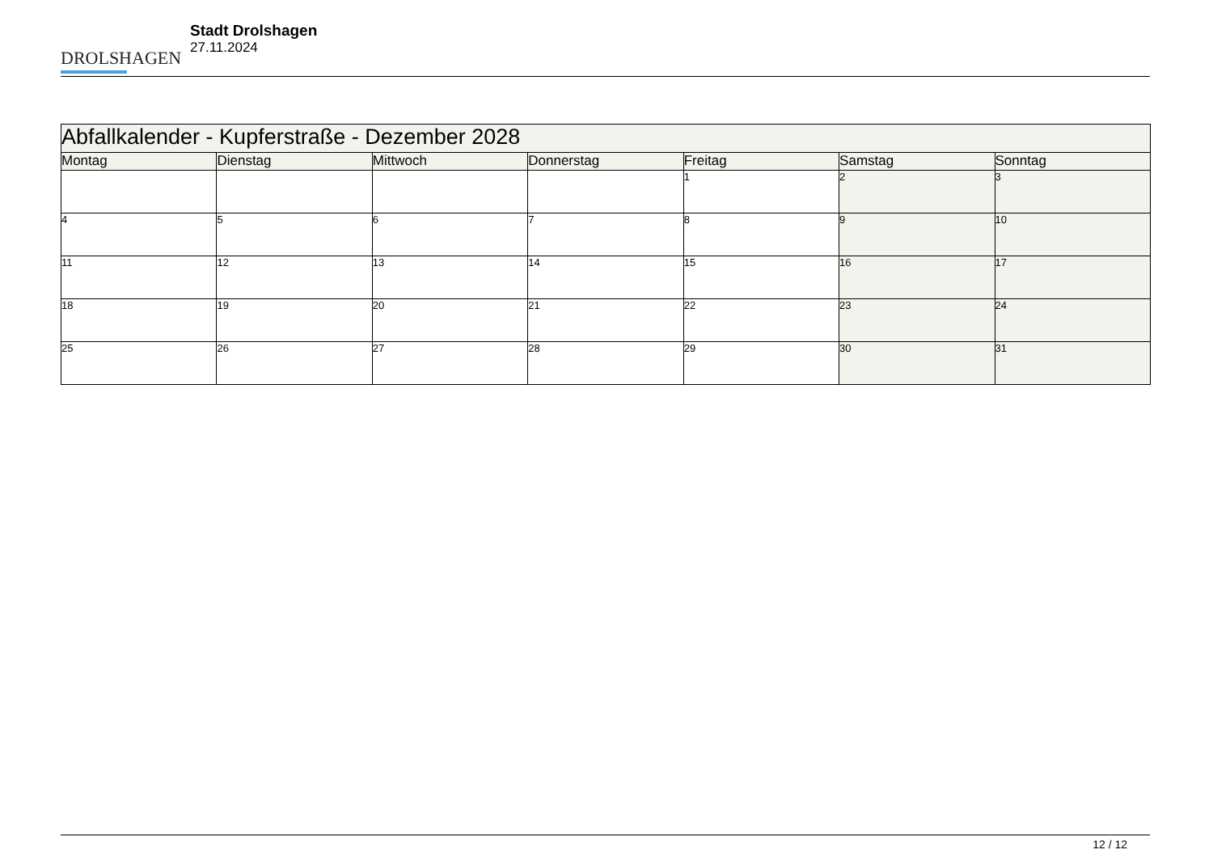DROLSHAGEN
Stadt Drolshagen
27.11.2024
| Abfallkalender - Kupferstraße - Dezember 2028 | | | | | | |
| --- | --- | --- | --- | --- | --- | --- |
| Montag | Dienstag | Mittwoch | Donnerstag | Freitag | Samstag | Sonntag |
| | | | | 1 | 2 | 3 |
| 4 | 5 | 6 | 7 | 8 | 9 | 10 |
| 11 | 12 | 13 | 14 | 15 | 16 | 17 |
| 18 | 19 | 20 | 21 | 22 | 23 | 24 |
| 25 | 26 | 27 | 28 | 29 | 30 | 31 |
12 / 12